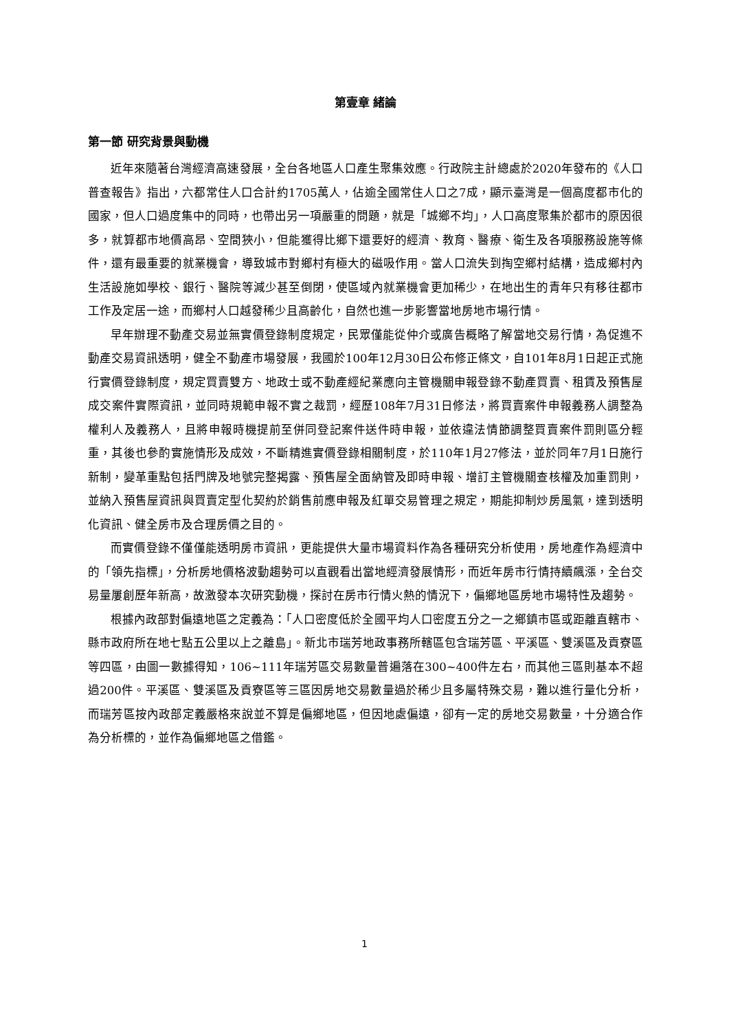第壹章 緒論
第一節 研究背景與動機
近年來隨著台灣經濟高速發展，全台各地區人口產生聚集效應。行政院主計總處於2020年發布的《人口普查報告》指出，六都常住人口合計約1705萬人，佔逾全國常住人口之7成，顯示臺灣是一個高度都市化的國家，但人口過度集中的同時，也帶出另一項嚴重的問題，就是「城鄉不均」，人口高度聚集於都市的原因很多，就算都市地價高昂、空間狹小，但能獲得比鄉下還要好的經濟、教育、醫療、衛生及各項服務設施等條件，還有最重要的就業機會，導致城市對鄉村有極大的磁吸作用。當人口流失到掏空鄉村結構，造成鄉村內生活設施如學校、銀行、醫院等減少甚至倒閉，使區域內就業機會更加稀少，在地出生的青年只有移往都市工作及定居一途，而鄉村人口越發稀少且高齡化，自然也進一步影響當地房地市場行情。
早年辦理不動產交易並無實價登錄制度規定，民眾僅能從仲介或廣告概略了解當地交易行情，為促進不動產交易資訊透明，健全不動產市場發展，我國於100年12月30日公布修正條文，自101年8月1日起正式施行實價登錄制度，規定買賣雙方、地政士或不動產經紀業應向主管機關申報登錄不動產買賣、租賃及預售屋成交案件實際資訊，並同時規範申報不實之裁罰，經歷108年7月31日修法，將買賣案件申報義務人調整為權利人及義務人，且將申報時機提前至併同登記案件送件時申報，並依違法情節調整買賣案件罰則區分輕重，其後也參酌實施情形及成效，不斷精進實價登錄相關制度，於110年1月27修法，並於同年7月1日施行新制，變革重點包括門牌及地號完整揭露、預售屋全面納管及即時申報、增訂主管機關查核權及加重罰則，並納入預售屋資訊與買賣定型化契約於銷售前應申報及紅單交易管理之規定，期能抑制炒房風氣，達到透明化資訊、健全房市及合理房價之目的。
而實價登錄不僅僅能透明房市資訊，更能提供大量市場資料作為各種研究分析使用，房地產作為經濟中的「領先指標」，分析房地價格波動趨勢可以直觀看出當地經濟發展情形，而近年房市行情持續飆漲，全台交易量屢創歷年新高，故激發本次研究動機，探討在房市行情火熱的情況下，偏鄉地區房地市場特性及趨勢。
根據內政部對偏遠地區之定義為：「人口密度低於全國平均人口密度五分之一之鄉鎮市區或距離直轄市、縣市政府所在地七點五公里以上之離島」。新北市瑞芳地政事務所轄區包含瑞芳區、平溪區、雙溪區及貢寮區等四區，由圖一數據得知，106~111年瑞芳區交易數量普遍落在300~400件左右，而其他三區則基本不超過200件。平溪區、雙溪區及貢寮區等三區因房地交易數量過於稀少且多屬特殊交易，難以進行量化分析，而瑞芳區按內政部定義嚴格來說並不算是偏鄉地區，但因地處偏遠，卻有一定的房地交易數量，十分適合作為分析標的，並作為偏鄉地區之借鑑。
1